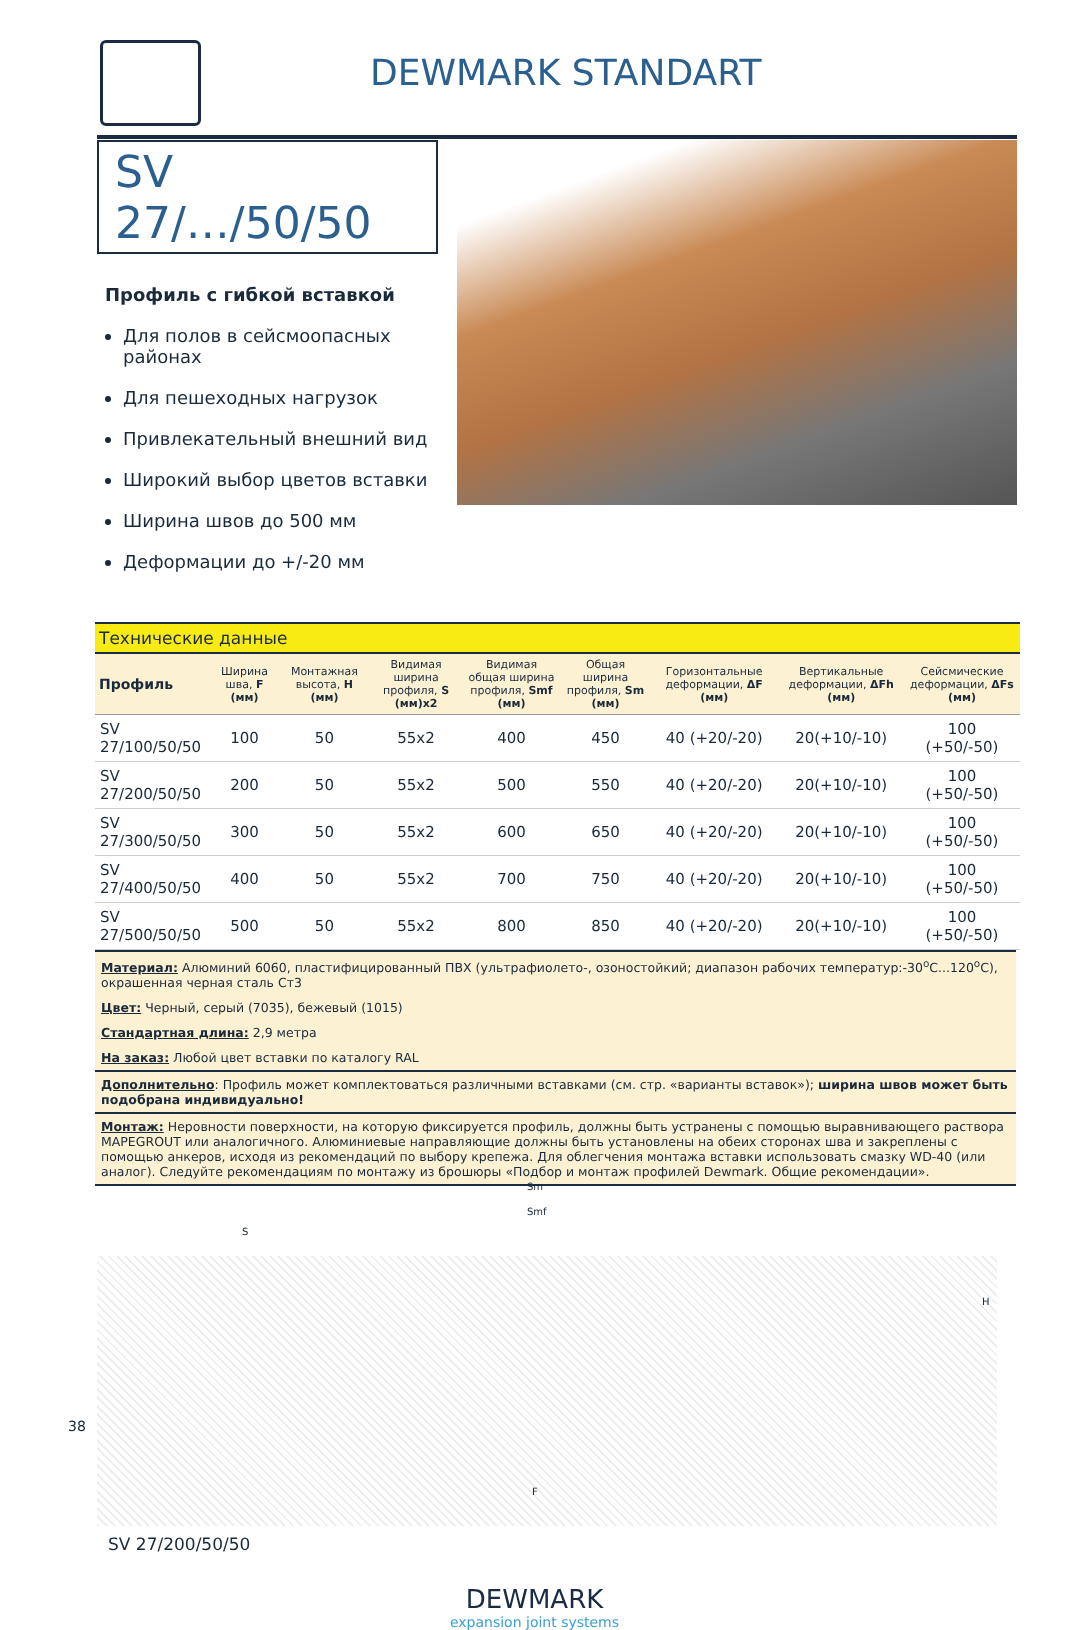DEWMARK STANDART
SV 27/…/50/50
Профиль с гибкой вставкой
Для полов в сейсмоопасных районах
Для пешеходных нагрузок
Привлекательный внешний вид
Широкий выбор цветов вставки
Ширина швов до 500 мм
Деформации до +/-20 мм
| Технические данные | | | | | | | | |
| Профиль | Ширина шва, F (мм) | Монтажная высота, H (мм) | Видимая ширина профиля, S (мм)x2 | Видимая общая ширина профиля, Smf (мм) | Общая ширина профиля, Sm (мм) | Горизонтальные деформации, ΔF (мм) | Вертикальные деформации, ΔFh (мм) | Сейсмические деформации, ΔFs (мм) |
| SV 27/100/50/50 | 100 | 50 | 55x2 | 400 | 450 | 40 (+20/-20) | 20(+10/-10) | 100 (+50/-50) |
| SV 27/200/50/50 | 200 | 50 | 55x2 | 500 | 550 | 40 (+20/-20) | 20(+10/-10) | 100 (+50/-50) |
| SV 27/300/50/50 | 300 | 50 | 55x2 | 600 | 650 | 40 (+20/-20) | 20(+10/-10) | 100 (+50/-50) |
| SV 27/400/50/50 | 400 | 50 | 55x2 | 700 | 750 | 40 (+20/-20) | 20(+10/-10) | 100 (+50/-50) |
| SV 27/500/50/50 | 500 | 50 | 55x2 | 800 | 850 | 40 (+20/-20) | 20(+10/-10) | 100 (+50/-50) |
Материал: Алюминий 6060, пластифицированный ПВХ (ультрафиолето-, озоностойкий; диапазон рабочих температур:-30<sup>о</sup>С...120<sup>о</sup>С), окрашенная черная сталь Ст3
Цвет: Черный, серый (7035), бежевый (1015)
Стандартная длина: 2,9 метра
На заказ: Любой цвет вставки по каталогу RAL
Дополнительно: Профиль может комплектоваться различными вставками (см. стр. «варианты вставок»); ширина швов может быть подобрана индивидуально!
Монтаж: Неровности поверхности, на которую фиксируется профиль, должны быть устранены с помощью выравнивающего раствора MAPEGROUT или аналогичного. Алюминиевые направляющие должны быть установлены на обеих сторонах шва и закреплены с помощью анкеров, исходя из рекомендаций по выбору крепежа. Для облегчения монтажа вставки использовать смазку WD-40 (или аналог). Следуйте рекомендациям по монтажу из брошюры «Подбор и монтаж профилей Dewmark. Общие рекомендации».
Sm
Smf
S
H
F
SV 27/200/50/50
DEWMARK
expansion joint systems
38